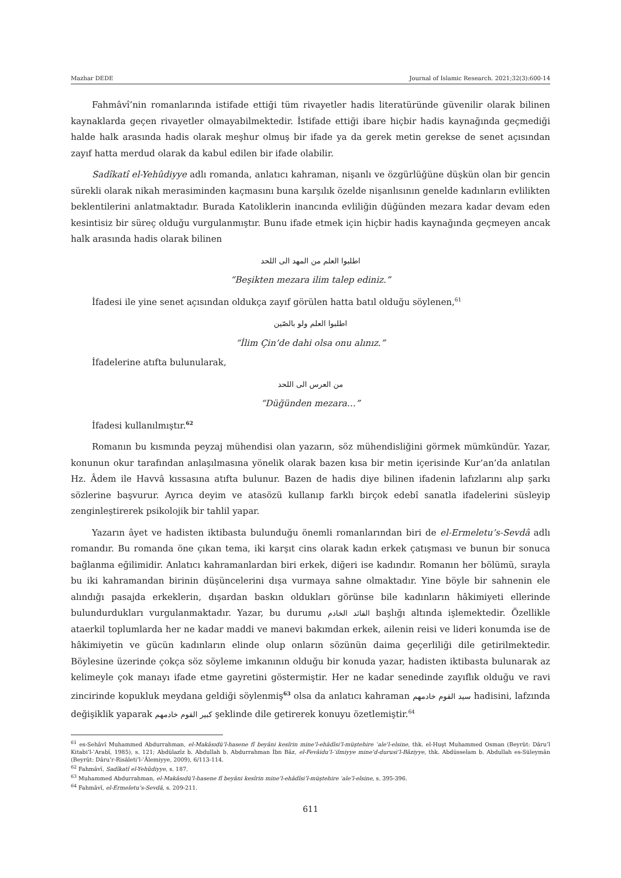Mazhar DEDE Journal of Islamic Research. 2021;32(3):600-14
Fahmâvî’nin romanlarında istifade ettiği tüm rivayetler hadis literatüründe güvenilir olarak bilinen kaynaklarda geçen rivayetler olmayabilmektedir. İstifade ettiği ibare hiçbir hadis kaynağında geçmediği halde halk arasında hadis olarak meşhur olmuş bir ifade ya da gerek metin gerekse de senet açısından zayıf hatta merdud olarak da kabul edilen bir ifade olabilir.
Sadîkatî el-Yehûdiyye adlı romanda, anlatıcı kahraman, nişanlı ve özgürlüğüne düşkün olan bir gencin sürekli olarak nikah merasiminden kaçmasını buna karşılık özelde nişanlısının genelde kadınların evlilikten beklentilerini anlatmaktadır. Burada Katoliklerin inancında evliliğin düğünden mezara kadar devam eden kesintisiz bir süreç olduğu vurgulanmıştır. Bunu ifade etmek için hiçbir hadis kaynağında geçmeyen ancak halk arasında hadis olarak bilinen
اطلبوا العلم من المهد الى اللحد
“Beşikten mezara ilim talep ediniz.”
İfadesi ile yine senet açısından oldukça zayıf görülen hatta batıl olduğu söylenen,<sup>61</sup>
اطلبوا العلم ولو بالصّين
“İlim Çin’de dahi olsa onu alınız.”
İfadelerine atıfta bulunularak,
من العرس الى اللحد
“Düğünden mezara…”
İfadesi kullanılmıştır.<sup>62</sup>
Romanın bu kısmında peyzaj mühendisi olan yazarın, söz mühendisliğini görmek mümkündür. Yazar, konunun okur tarafından anlaşılmasına yönelik olarak bazen kısa bir metin içerisinde Kur’an’da anlatılan Hz. Âdem ile Havvâ kıssasına atıfta bulunur. Bazen de hadis diye bilinen ifadenin lafızlarını alıp şarkı sözlerine başvurur. Ayrıca deyim ve atasözü kullanıp farklı birçok edebî sanatla ifadelerini süsleyip zenginleştirerek psikolojik bir tahlil yapar.
Yazarın âyet ve hadisten iktibasta bulunduğu önemli romanlarından biri de el-Ermeletu’s-Sevdâ adlı romandır. Bu romanda öne çıkan tema, iki karşıt cins olarak kadın erkek çatışması ve bunun bir sonuca bağlanma eğilimidir. Anlatıcı kahramanlardan biri erkek, diğeri ise kadındır. Romanın her bölümü, sırayla bu iki kahramandan birinin düşüncelerini dışa vurmaya sahne olmaktadır. Yine böyle bir sahnenin ele alındığı pasajda erkeklerin, dışardan baskın oldukları görünse bile kadınların hâkimiyeti ellerinde bulundurdukları vurgulanmaktadır. Yazar, bu durumu القائد الخادم başlığı altında işlemektedir. Özellikle ataerkil toplumlarda her ne kadar maddi ve manevi bakımdan erkek, ailenin reisi ve lideri konumda ise de hâkimiyetin ve gücün kadınların elinde olup onların sözünün daima geçerliliği dile getirilmektedir. Böylesine üzerinde çokça söz söyleme imkanının olduğu bir konuda yazar, hadisten iktibasta bulunarak az kelimeyle çok manayı ifade etme gayretini göstermiştir. Her ne kadar senedinde zayıflık olduğu ve ravi zincirinde kopukluk meydana geldiği söylenmiş<sup>63</sup> olsa da anlatıcı kahraman سيد القوم خادمهم hadisini, lafzında değişiklik yaparak كبير القوم خادمهم şeklinde dile getirerek konuyu özetlemiştir.<sup>64</sup>
<sup>61</sup> es-Sehâvî Muhammed Abdurrahman, el-Makâsıdü’l-hasene fî beyâni kesîrin mine’l-ehâdîsi’l-müştehire ʿale’l-elsine, thk. el-Huşt Muhammed Osman (Beyrût: Dâru’l Kitabi’l-ʿArabî, 1985), s. 121; Abdülazîz b. Abdullah b. Abdurrahman İbn Bâz, el-Fevâidu’l-ʿilmiyye mine’d-durusi’l-Bâziyye, thk. Abdüsselam b. Abdullah es-Süleymân (Beyrût: Dâru’r-Risâleti’l-ʿÂlemiyye, 2009), 6/113-114.
<sup>62</sup> Fahmâvî, Sadîkatî el-Yehûdiyye, s. 187.
<sup>63</sup> Muhammed Abdurrahman, el-Makâsıdü’l-hasene fî beyâni kesîrin mine’l-ehâdîsi’l-müştehire ʿale’l-elsine, s. 395-396.
<sup>64</sup> Fahmâvî, el-Ermeletu’s-Sevdâ, s. 209-211.
611